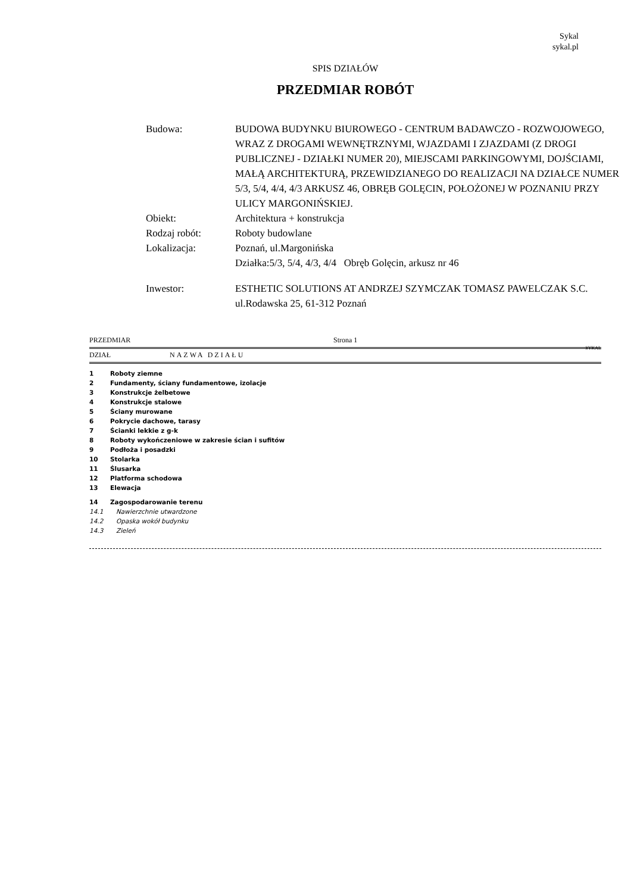Sykal
sykal.pl
SPIS DZIAŁÓW
PRZEDMIAR ROBÓT
| Budowa: | BUDOWA BUDYNKU BIUROWEGO - CENTRUM BADAWCZO - ROZWOJOWEGO, WRAZ Z DROGAMI WEWNĘTRZNYMI, WJAZDAMI I ZJAZDAMI (Z DROGI PUBLICZNEJ - DZIAŁKI NUMER 20), MIEJSCAMI PARKINGOWYMI, DOJŚCIAMI, MAŁĄ ARCHITEKTURĄ, PRZEWIDZIANEGO DO REALIZACJI NA DZIAŁCE NUMER 5/3, 5/4, 4/4, 4/3 ARKUSZ 46, OBRĘB GOLĘCIN, POŁOŻONEJ W POZNANIU PRZY ULICY MARGONIŃSKIEJ. |
| Obiekt: | Architektura + konstrukcja |
| Rodzaj robót: | Roboty budowlane |
| Lokalizacja: | Poznań, ul.Margonińska Działka:5/3, 5/4, 4/3, 4/4 Obręb Golęcin, arkusz nr 46 |
| Inwestor: | ESTHETIC SOLUTIONS AT ANDRZEJ SZYMCZAK TOMASZ PAWELCZAK S.C. ul.Rodawska 25, 61-312 Poznań |
PRZEDMIAR Strona 1
SYKAL
DZIAŁ NAZWA DZIAŁU
| 1 | Roboty ziemne |
| 2 | Fundamenty, ściany fundamentowe, izolacje |
| 3 | Konstrukcje żelbetowe |
| 4 | Konstrukcje stalowe |
| 5 | Ściany murowane |
| 6 | Pokrycie dachowe, tarasy |
| 7 | Ścianki lekkie z g-k |
| 8 | Roboty wykończeniowe w zakresie ścian i sufitów |
| 9 | Podłoża i posadzki |
| 10 | Stolarka |
| 11 | Ślusarka |
| 12 | Platforma schodowa |
| 13 | Elewacja |
| 14 | Zagospodarowanie terenu |
| 14.1 | Nawierzchnie utwardzone |
| 14.2 | Opaska wokół budynku |
| 14.3 | Zieleń |